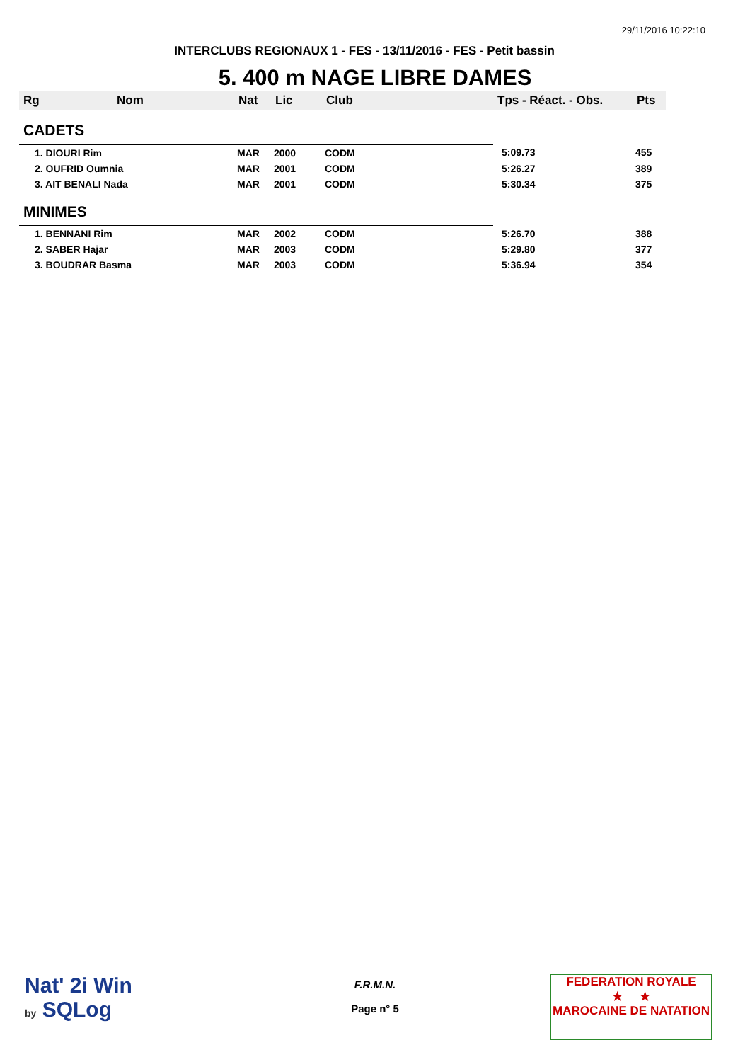29/11/2016 10:22:10
INTERCLUBS REGIONAUX 1 - FES - 13/11/2016 - FES - Petit bassin
5. 400 m NAGE LIBRE DAMES
| Rg | Nom | Nat | Lic | Club | Tps - Réact. - Obs. | Pts |
| --- | --- | --- | --- | --- | --- | --- |
| CADETS | | | | | | |
| 1. DIOURI Rim | | MAR | 2000 | CODM | 5:09.73 | 455 |
| 2. OUFRID Oumnia | | MAR | 2001 | CODM | 5:26.27 | 389 |
| 3. AIT BENALI Nada | | MAR | 2001 | CODM | 5:30.34 | 375 |
| MINIMES | | | | | | |
| 1. BENNANI Rim | | MAR | 2002 | CODM | 5:26.70 | 388 |
| 2. SABER Hajar | | MAR | 2003 | CODM | 5:29.80 | 377 |
| 3. BOUDRAR Basma | | MAR | 2003 | CODM | 5:36.94 | 354 |
Nat' 2i Win
by SQLog
F.R.M.N.
Page n° 5
FEDERATION ROYALE
★ ★
MAROCAINE DE NATATION